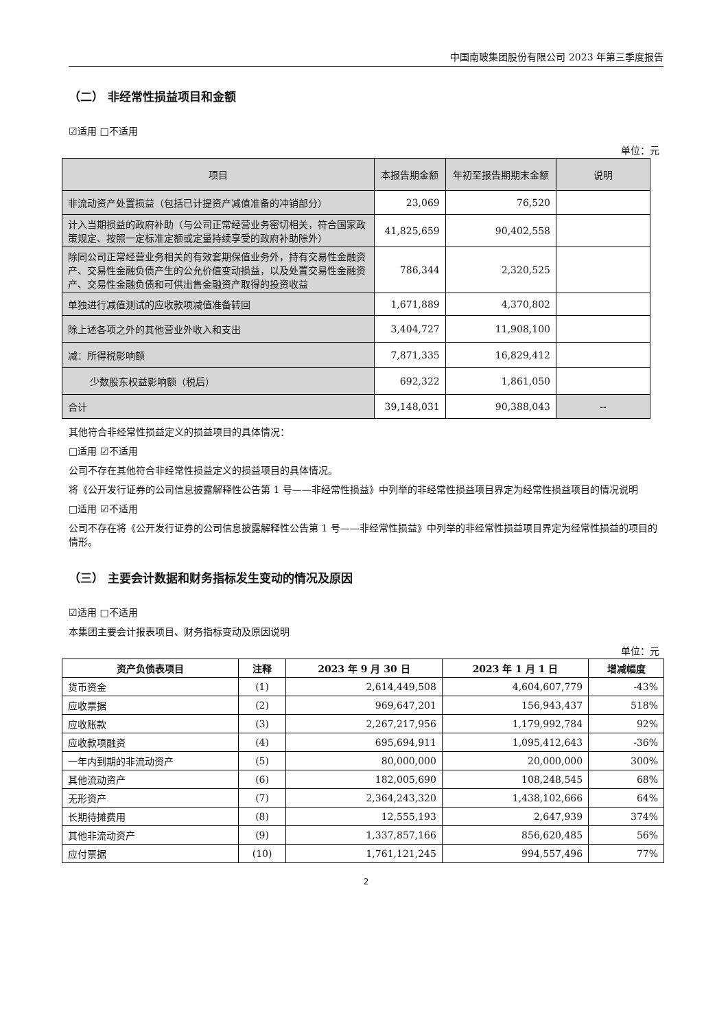中国南玻集团股份有限公司 2023 年第三季度报告
（二） 非经常性损益项目和金额
☑适用 □不适用
单位：元
| 项目 | 本报告期金额 | 年初至报告期期末金额 | 说明 |
| 非流动资产处置损益（包括已计提资产减值准备的冲销部分） | 23,069 | 76,520 | |
| 计入当期损益的政府补助（与公司正常经营业务密切相关，符合国家政策规定、按照一定标准定额或定量持续享受的政府补助除外） | 41,825,659 | 90,402,558 | |
| 除同公司正常经营业务相关的有效套期保值业务外，持有交易性金融资产、交易性金融负债产生的公允价值变动损益，以及处置交易性金融资产、交易性金融负债和可供出售金融资产取得的投资收益 | 786,344 | 2,320,525 | |
| 单独进行减值测试的应收款项减值准备转回 | 1,671,889 | 4,370,802 | |
| 除上述各项之外的其他营业外收入和支出 | 3,404,727 | 11,908,100 | |
| 减：所得税影响额 | 7,871,335 | 16,829,412 | |
| 少数股东权益影响额（税后） | 692,322 | 1,861,050 | |
| 合计 | 39,148,031 | 90,388,043 | -- |
其他符合非经常性损益定义的损益项目的具体情况：
□适用 ☑不适用
公司不存在其他符合非经常性损益定义的损益项目的具体情况。
将《公开发行证券的公司信息披露解释性公告第 1 号——非经常性损益》中列举的非经常性损益项目界定为经常性损益项目的情况说明
□适用 ☑不适用
公司不存在将《公开发行证券的公司信息披露解释性公告第 1 号——非经常性损益》中列举的非经常性损益项目界定为经常性损益的项目的情形。
（三） 主要会计数据和财务指标发生变动的情况及原因
☑适用 □不适用
本集团主要会计报表项目、财务指标变动及原因说明
单位：元
| 资产负债表项目 | 注释 | 2023 年 9 月 30 日 | 2023 年 1 月 1 日 | 增减幅度 |
| --- | --- | --- | --- | --- |
| 货币资金 | (1) | 2,614,449,508 | 4,604,607,779 | -43% |
| 应收票据 | (2) | 969,647,201 | 156,943,437 | 518% |
| 应收账款 | (3) | 2,267,217,956 | 1,179,992,784 | 92% |
| 应收款项融资 | (4) | 695,694,911 | 1,095,412,643 | -36% |
| 一年内到期的非流动资产 | (5) | 80,000,000 | 20,000,000 | 300% |
| 其他流动资产 | (6) | 182,005,690 | 108,248,545 | 68% |
| 无形资产 | (7) | 2,364,243,320 | 1,438,102,666 | 64% |
| 长期待摊费用 | (8) | 12,555,193 | 2,647,939 | 374% |
| 其他非流动资产 | (9) | 1,337,857,166 | 856,620,485 | 56% |
| 应付票据 | (10) | 1,761,121,245 | 994,557,496 | 77% |
2